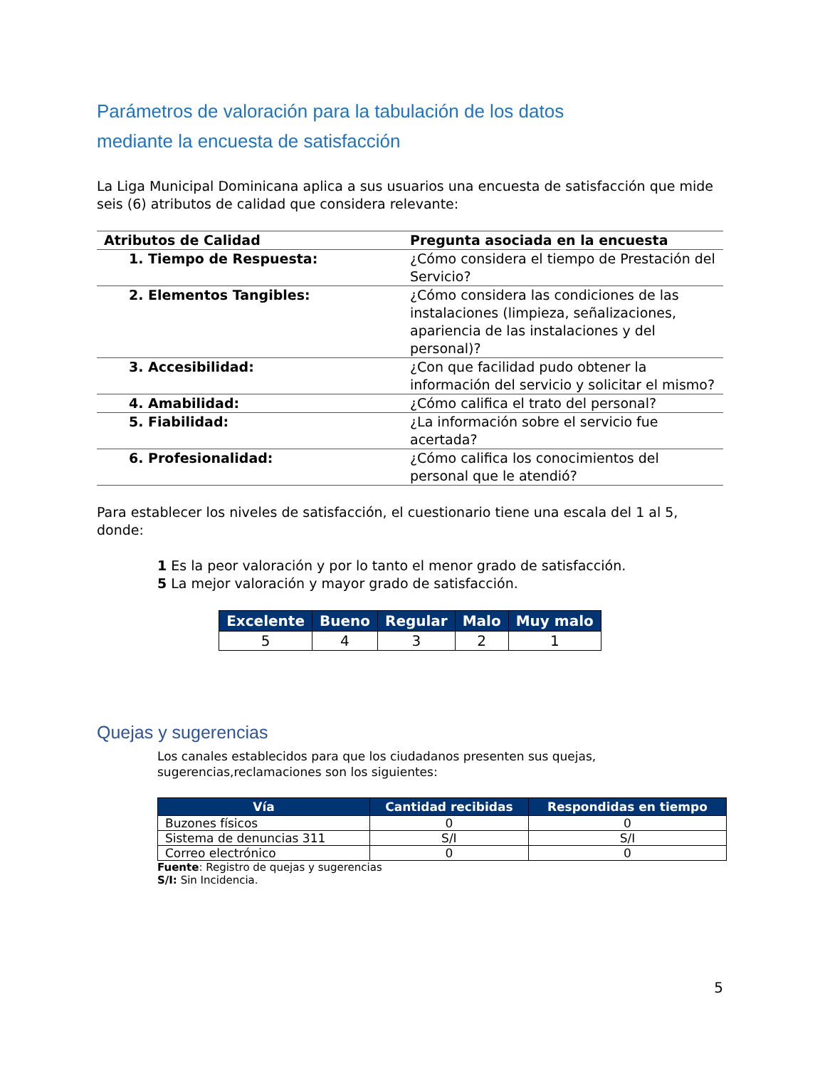Parámetros de valoración para la tabulación de los datos
mediante la encuesta de satisfacción
La Liga Municipal Dominicana aplica a sus usuarios una encuesta de satisfacción que mide seis (6) atributos de calidad que considera relevante:
| Atributos de Calidad | Pregunta asociada en la encuesta |
| --- | --- |
| 1. Tiempo de Respuesta: | ¿Cómo considera el tiempo de Prestación del Servicio? |
| 2. Elementos Tangibles: | ¿Cómo considera las condiciones de las instalaciones (limpieza, señalizaciones, apariencia de las instalaciones y del personal)? |
| 3. Accesibilidad: | ¿Con que facilidad pudo obtener la información del servicio y solicitar el mismo? |
| 4. Amabilidad: | ¿Cómo califica el trato del personal? |
| 5. Fiabilidad: | ¿La información sobre el servicio fue acertada? |
| 6. Profesionalidad: | ¿Cómo califica los conocimientos del personal que le atendió? |
Para establecer los niveles de satisfacción, el cuestionario tiene una escala del 1 al 5, donde:
1 Es la peor valoración y por lo tanto el menor grado de satisfacción.
5 La mejor valoración y mayor grado de satisfacción.
| Excelente | Bueno | Regular | Malo | Muy malo |
| --- | --- | --- | --- | --- |
| 5 | 4 | 3 | 2 | 1 |
Quejas y sugerencias
Los canales establecidos para que los ciudadanos presenten sus quejas, sugerencias,reclamaciones son los siguientes:
| Vía | Cantidad recibidas | Respondidas en tiempo |
| --- | --- | --- |
| Buzones físicos | 0 | 0 |
| Sistema de denuncias 311 | S/I | S/I |
| Correo electrónico | 0 | 0 |
Fuente: Registro de quejas y sugerencias
S/I: Sin Incidencia.
5